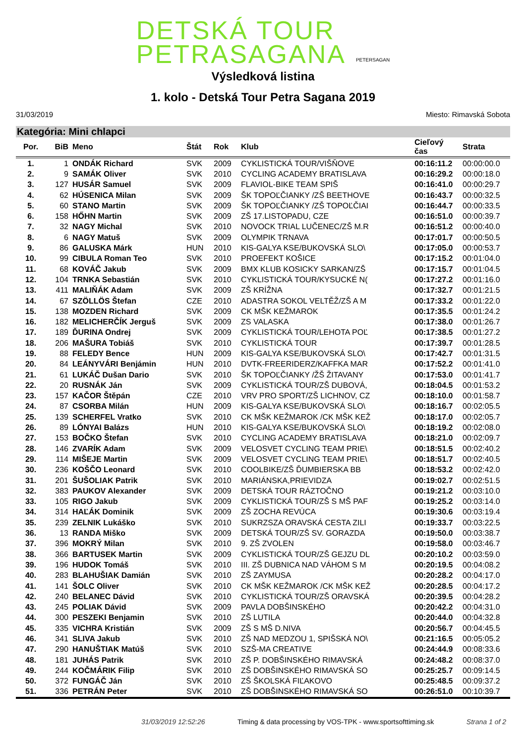DETSKÁ TOUR
PETRASAGANA
PETERSAGAN
Výsledková listina
1. kolo - Detská Tour Petra Sagana 2019
31/03/2019 Miesto: Rimavská Sobota
Kategória: Mini chlapci
| Por. | BiB | Meno | Štát | Rok | Klub | Cieľový čas | Strata |
| --- | --- | --- | --- | --- | --- | --- | --- |
| 1. | 1 | ONDÁK Richard | SVK | 2009 | CYKLISTICKÁ TOUR/VIŠŇOVE | 00:16:11.2 | 00:00:00.0 |
| 2. | 9 | SAMÁK Oliver | SVK | 2010 | CYCLING ACADEMY BRATISLAVA | 00:16:29.2 | 00:00:18.0 |
| 3. | 127 | HUSÁR Samuel | SVK | 2009 | FLAVIOL-BIKE TEAM SPIŠ | 00:16:41.0 | 00:00:29.7 |
| 4. | 62 | HÚSENICA Milan | SVK | 2009 | ŠK TOPOĽČIANKY /ZŠ BEETHOVE | 00:16:43.7 | 00:00:32.5 |
| 5. | 60 | STANO Martin | SVK | 2009 | ŠK TOPOĽČIANKY /ZŠ TOPOĽČIAI | 00:16:44.7 | 00:00:33.5 |
| 6. | 158 | HŐHN Martin | SVK | 2009 | ZŠ 17.LISTOPADU, CZE | 00:16:51.0 | 00:00:39.7 |
| 7. | 32 | NAGY Michal | SVK | 2010 | NOVOCK TRIAL LUČENEC/ZŠ M.R | 00:16:51.2 | 00:00:40.0 |
| 8. | 6 | NAGY Matuš | SVK | 2009 | OLYMPIK TRNAVA | 00:17:01.7 | 00:00:50.5 |
| 9. | 86 | GALUSKA Márk | HUN | 2010 | KIS-GALYA KSE/BUKOVSKÁ SLO\ | 00:17:05.0 | 00:00:53.7 |
| 10. | 99 | CIBULA Roman Teo | SVK | 2010 | PROEFEKT KOŠICE | 00:17:15.2 | 00:01:04.0 |
| 11. | 68 | KOVÁČ Jakub | SVK | 2009 | BMX KLUB KOSICKY SARKAN/ZŠ | 00:17:15.7 | 00:01:04.5 |
| 12. | 104 | TRNKA Sebastián | SVK | 2010 | CYKLISTICKÁ TOUR/KYSUCKÉ N( | 00:17:27.2 | 00:01:16.0 |
| 13. | 411 | MALIŇÁK Adam | SVK | 2009 | ZŠ KRÍŽNA | 00:17:32.7 | 00:01:21.5 |
| 14. | 67 | SZÖLLÖS Štefan | CZE | 2010 | ADASTRA SOKOL VELTĚŽ/ZŠ A M | 00:17:33.2 | 00:01:22.0 |
| 15. | 138 | MOZDEN Richard | SVK | 2009 | CK MŠK KEŽMAROK | 00:17:35.5 | 00:01:24.2 |
| 16. | 182 | MELICHERČÍK Jerguš | SVK | 2009 | ZS VALASKA | 00:17:38.0 | 00:01:26.7 |
| 17. | 189 | ĎURINA Ondrej | SVK | 2009 | CYKLISTICKÁ TOUR/LEHOTA POĽ | 00:17:38.5 | 00:01:27.2 |
| 18. | 206 | MAŠURA Tobiáš | SVK | 2010 | CYKLISTICKÁ TOUR | 00:17:39.7 | 00:01:28.5 |
| 19. | 88 | FELEDY Bence | HUN | 2009 | KIS-GALYA KSE/BUKOVSKÁ SLO\ | 00:17:42.7 | 00:01:31.5 |
| 20. | 84 | LEÁNYVÁRI Benjámin | HUN | 2010 | DVTK-FREERIDERZ/KAFFKA MAR | 00:17:52.2 | 00:01:41.0 |
| 21. | 61 | LUKÁČ Dušan Dario | SVK | 2010 | ŠK TOPOĽČIANKY /ŽŠ ŽITAVANY | 00:17:53.0 | 00:01:41.7 |
| 22. | 20 | RUSNÁK Ján | SVK | 2009 | CYKLISTICKÁ TOUR/ZŠ DUBOVÁ, | 00:18:04.5 | 00:01:53.2 |
| 23. | 157 | KAČOR Štěpán | CZE | 2010 | VRV PRO SPORT/ZŠ LICHNOV, CZ | 00:18:10.0 | 00:01:58.7 |
| 24. | 87 | CSORBA Milán | HUN | 2009 | KIS-GALYA KSE/BUKOVSKÁ SLO\ | 00:18:16.7 | 00:02:05.5 |
| 25. | 139 | SCHERFEL Vratko | SVK | 2010 | CK MŠK KEŽMAROK /CK MŠK KEŽ | 00:18:17.0 | 00:02:05.7 |
| 26. | 89 | LÓNYAI Balázs | HUN | 2010 | KIS-GALYA KSE/BUKOVSKÁ SLO\ | 00:18:19.2 | 00:02:08.0 |
| 27. | 153 | BOČKO Štefan | SVK | 2010 | CYCLING ACADEMY BRATISLAVA | 00:18:21.0 | 00:02:09.7 |
| 28. | 146 | ZVARÍK Adam | SVK | 2009 | VELOSVET CYCLING TEAM PRIE\ | 00:18:51.5 | 00:02:40.2 |
| 29. | 114 | MIŠEJE Martin | SVK | 2009 | VELOSVET CYCLING TEAM PRIE\ | 00:18:51.7 | 00:02:40.5 |
| 30. | 236 | KOŠČO Leonard | SVK | 2010 | COOLBIKE/ZŠ ĎUMBIERSKA BB | 00:18:53.2 | 00:02:42.0 |
| 31. | 201 | ŠUŠOLIAK Patrik | SVK | 2010 | MARIÁNSKA,PRIEVIDZA | 00:19:02.7 | 00:02:51.5 |
| 32. | 383 | PAUKOV Alexander | SVK | 2009 | DETSKÁ TOUR RÁZTOČNO | 00:19:21.2 | 00:03:10.0 |
| 33. | 105 | RIGO Jakub | SVK | 2009 | CYKLISTICKÁ TOUR/ZŠ S MŠ PAF | 00:19:25.2 | 00:03:14.0 |
| 34. | 314 | HAĽÁK Dominik | SVK | 2009 | ZŠ ZOCHA REVÚCA | 00:19:30.6 | 00:03:19.4 |
| 35. | 239 | ZELNIK Lukáško | SVK | 2010 | SUKRZSZA ORAVSKÁ CESTA ZILI | 00:19:33.7 | 00:03:22.5 |
| 36. | 13 | RANDA Miško | SVK | 2009 | DETSKÁ TOUR/ZŠ SV. GORAZDA | 00:19:50.0 | 00:03:38.7 |
| 37. | 396 | MOKRÝ Milan | SVK | 2010 | 9. ZŠ ZVOLEN | 00:19:58.0 | 00:03:46.7 |
| 38. | 366 | BARTUSEK Martin | SVK | 2009 | CYKLISTICKÁ TOUR/ZŠ GEJZU DL | 00:20:10.2 | 00:03:59.0 |
| 39. | 196 | HUDOK Tomáš | SVK | 2010 | III. ZŠ DUBNICA NAD VÁHOM S M | 00:20:19.5 | 00:04:08.2 |
| 40. | 283 | BLAHUŠIAK Damián | SVK | 2010 | ZŠ ZAYMUSA | 00:20:28.2 | 00:04:17.0 |
| 41. | 141 | ŠOLC Oliver | SVK | 2010 | CK MŠK KEŽMAROK /CK MŠK KEŽ | 00:20:28.5 | 00:04:17.2 |
| 42. | 240 | BELANEC Dávid | SVK | 2010 | CYKLISTICKÁ TOUR/ZŠ ORAVSKÁ | 00:20:39.5 | 00:04:28.2 |
| 43. | 245 | POLIAK Dávid | SVK | 2009 | PAVLA DOBŠINSKÉHO | 00:20:42.2 | 00:04:31.0 |
| 44. | 300 | PESZEKI Benjamin | SVK | 2010 | ZŠ LUTILA | 00:20:44.0 | 00:04:32.8 |
| 45. | 335 | VICHRA Kristián | SVK | 2009 | ZŠ S MŠ D.NIVA | 00:20:56.7 | 00:04:45.5 |
| 46. | 341 | SLIVA Jakub | SVK | 2010 | ZŠ NAD MEDZOU 1, SPIŠSKÁ NO\ | 00:21:16.5 | 00:05:05.2 |
| 47. | 290 | HANUŠTIAK Matúš | SVK | 2010 | SZŠ-MA CREATIVE | 00:24:44.9 | 00:08:33.6 |
| 48. | 181 | JUHÁS Patrik | SVK | 2010 | ZŠ P. DOBŠINSKÉHO RIMAVSKÁ | 00:24:48.2 | 00:08:37.0 |
| 49. | 244 | KOČMÁRIK Filip | SVK | 2010 | ZŠ DOBŠINSKÉHO RIMAVSKÁ SO | 00:25:25.7 | 00:09:14.5 |
| 50. | 372 | FUNGÁČ Ján | SVK | 2010 | ZŠ ŠKOLSKÁ FIĽAKOVO | 00:25:48.5 | 00:09:37.2 |
| 51. | 336 | PETRÁN Peter | SVK | 2010 | ZŠ DOBŠINSKÉHO RIMAVSKÁ SO | 00:26:51.0 | 00:10:39.7 |
31/03/2019 12:52:26 Timing & data processing by VOS-TPK - www.sportsofttiming.sk Strana 1 of 2